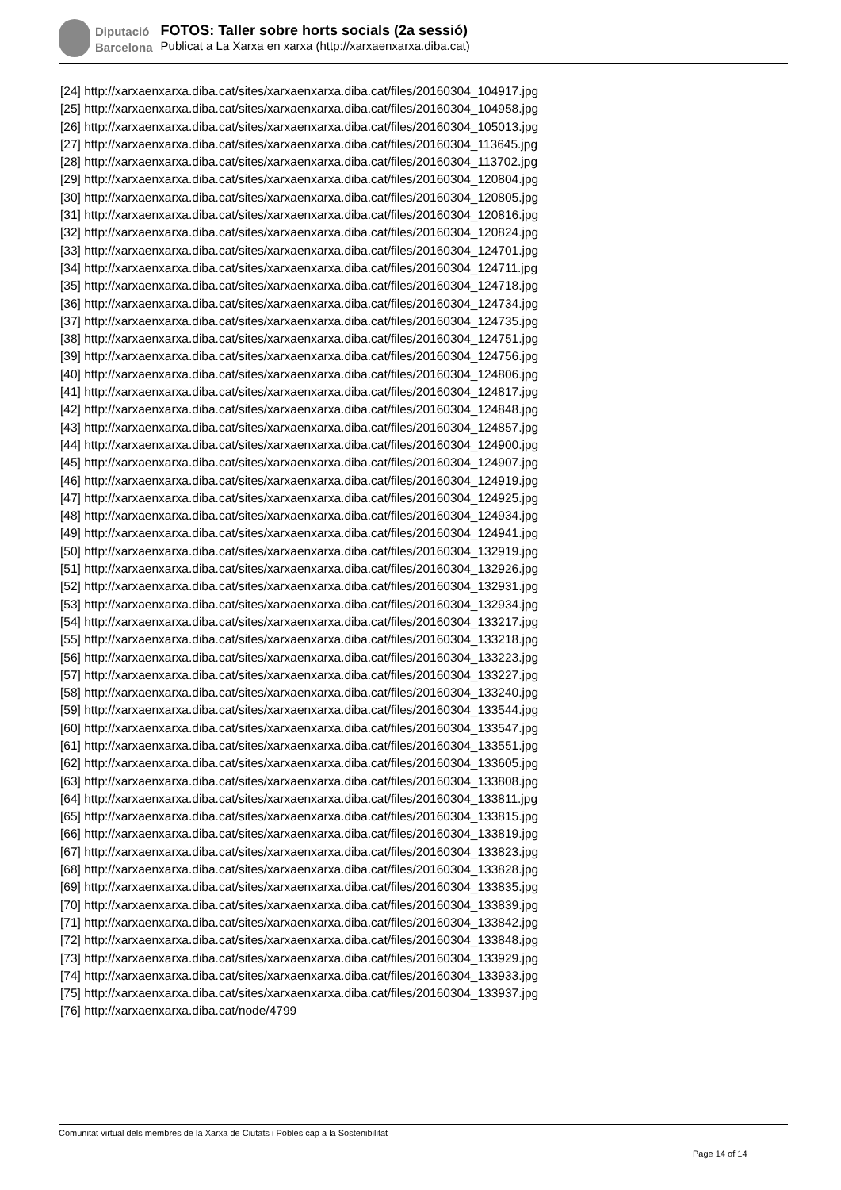Diputació
Barcelona
FOTOS: Taller sobre horts socials (2a sessió)
Publicat a La Xarxa en xarxa (http://xarxaenxarxa.diba.cat)
[24] http://xarxaenxarxa.diba.cat/sites/xarxaenxarxa.diba.cat/files/20160304_104917.jpg
[25] http://xarxaenxarxa.diba.cat/sites/xarxaenxarxa.diba.cat/files/20160304_104958.jpg
[26] http://xarxaenxarxa.diba.cat/sites/xarxaenxarxa.diba.cat/files/20160304_105013.jpg
[27] http://xarxaenxarxa.diba.cat/sites/xarxaenxarxa.diba.cat/files/20160304_113645.jpg
[28] http://xarxaenxarxa.diba.cat/sites/xarxaenxarxa.diba.cat/files/20160304_113702.jpg
[29] http://xarxaenxarxa.diba.cat/sites/xarxaenxarxa.diba.cat/files/20160304_120804.jpg
[30] http://xarxaenxarxa.diba.cat/sites/xarxaenxarxa.diba.cat/files/20160304_120805.jpg
[31] http://xarxaenxarxa.diba.cat/sites/xarxaenxarxa.diba.cat/files/20160304_120816.jpg
[32] http://xarxaenxarxa.diba.cat/sites/xarxaenxarxa.diba.cat/files/20160304_120824.jpg
[33] http://xarxaenxarxa.diba.cat/sites/xarxaenxarxa.diba.cat/files/20160304_124701.jpg
[34] http://xarxaenxarxa.diba.cat/sites/xarxaenxarxa.diba.cat/files/20160304_124711.jpg
[35] http://xarxaenxarxa.diba.cat/sites/xarxaenxarxa.diba.cat/files/20160304_124718.jpg
[36] http://xarxaenxarxa.diba.cat/sites/xarxaenxarxa.diba.cat/files/20160304_124734.jpg
[37] http://xarxaenxarxa.diba.cat/sites/xarxaenxarxa.diba.cat/files/20160304_124735.jpg
[38] http://xarxaenxarxa.diba.cat/sites/xarxaenxarxa.diba.cat/files/20160304_124751.jpg
[39] http://xarxaenxarxa.diba.cat/sites/xarxaenxarxa.diba.cat/files/20160304_124756.jpg
[40] http://xarxaenxarxa.diba.cat/sites/xarxaenxarxa.diba.cat/files/20160304_124806.jpg
[41] http://xarxaenxarxa.diba.cat/sites/xarxaenxarxa.diba.cat/files/20160304_124817.jpg
[42] http://xarxaenxarxa.diba.cat/sites/xarxaenxarxa.diba.cat/files/20160304_124848.jpg
[43] http://xarxaenxarxa.diba.cat/sites/xarxaenxarxa.diba.cat/files/20160304_124857.jpg
[44] http://xarxaenxarxa.diba.cat/sites/xarxaenxarxa.diba.cat/files/20160304_124900.jpg
[45] http://xarxaenxarxa.diba.cat/sites/xarxaenxarxa.diba.cat/files/20160304_124907.jpg
[46] http://xarxaenxarxa.diba.cat/sites/xarxaenxarxa.diba.cat/files/20160304_124919.jpg
[47] http://xarxaenxarxa.diba.cat/sites/xarxaenxarxa.diba.cat/files/20160304_124925.jpg
[48] http://xarxaenxarxa.diba.cat/sites/xarxaenxarxa.diba.cat/files/20160304_124934.jpg
[49] http://xarxaenxarxa.diba.cat/sites/xarxaenxarxa.diba.cat/files/20160304_124941.jpg
[50] http://xarxaenxarxa.diba.cat/sites/xarxaenxarxa.diba.cat/files/20160304_132919.jpg
[51] http://xarxaenxarxa.diba.cat/sites/xarxaenxarxa.diba.cat/files/20160304_132926.jpg
[52] http://xarxaenxarxa.diba.cat/sites/xarxaenxarxa.diba.cat/files/20160304_132931.jpg
[53] http://xarxaenxarxa.diba.cat/sites/xarxaenxarxa.diba.cat/files/20160304_132934.jpg
[54] http://xarxaenxarxa.diba.cat/sites/xarxaenxarxa.diba.cat/files/20160304_133217.jpg
[55] http://xarxaenxarxa.diba.cat/sites/xarxaenxarxa.diba.cat/files/20160304_133218.jpg
[56] http://xarxaenxarxa.diba.cat/sites/xarxaenxarxa.diba.cat/files/20160304_133223.jpg
[57] http://xarxaenxarxa.diba.cat/sites/xarxaenxarxa.diba.cat/files/20160304_133227.jpg
[58] http://xarxaenxarxa.diba.cat/sites/xarxaenxarxa.diba.cat/files/20160304_133240.jpg
[59] http://xarxaenxarxa.diba.cat/sites/xarxaenxarxa.diba.cat/files/20160304_133544.jpg
[60] http://xarxaenxarxa.diba.cat/sites/xarxaenxarxa.diba.cat/files/20160304_133547.jpg
[61] http://xarxaenxarxa.diba.cat/sites/xarxaenxarxa.diba.cat/files/20160304_133551.jpg
[62] http://xarxaenxarxa.diba.cat/sites/xarxaenxarxa.diba.cat/files/20160304_133605.jpg
[63] http://xarxaenxarxa.diba.cat/sites/xarxaenxarxa.diba.cat/files/20160304_133808.jpg
[64] http://xarxaenxarxa.diba.cat/sites/xarxaenxarxa.diba.cat/files/20160304_133811.jpg
[65] http://xarxaenxarxa.diba.cat/sites/xarxaenxarxa.diba.cat/files/20160304_133815.jpg
[66] http://xarxaenxarxa.diba.cat/sites/xarxaenxarxa.diba.cat/files/20160304_133819.jpg
[67] http://xarxaenxarxa.diba.cat/sites/xarxaenxarxa.diba.cat/files/20160304_133823.jpg
[68] http://xarxaenxarxa.diba.cat/sites/xarxaenxarxa.diba.cat/files/20160304_133828.jpg
[69] http://xarxaenxarxa.diba.cat/sites/xarxaenxarxa.diba.cat/files/20160304_133835.jpg
[70] http://xarxaenxarxa.diba.cat/sites/xarxaenxarxa.diba.cat/files/20160304_133839.jpg
[71] http://xarxaenxarxa.diba.cat/sites/xarxaenxarxa.diba.cat/files/20160304_133842.jpg
[72] http://xarxaenxarxa.diba.cat/sites/xarxaenxarxa.diba.cat/files/20160304_133848.jpg
[73] http://xarxaenxarxa.diba.cat/sites/xarxaenxarxa.diba.cat/files/20160304_133929.jpg
[74] http://xarxaenxarxa.diba.cat/sites/xarxaenxarxa.diba.cat/files/20160304_133933.jpg
[75] http://xarxaenxarxa.diba.cat/sites/xarxaenxarxa.diba.cat/files/20160304_133937.jpg
[76] http://xarxaenxarxa.diba.cat/node/4799
Comunitat virtual dels membres de la Xarxa de Ciutats i Pobles cap a la Sostenibilitat
Page 14 of 14